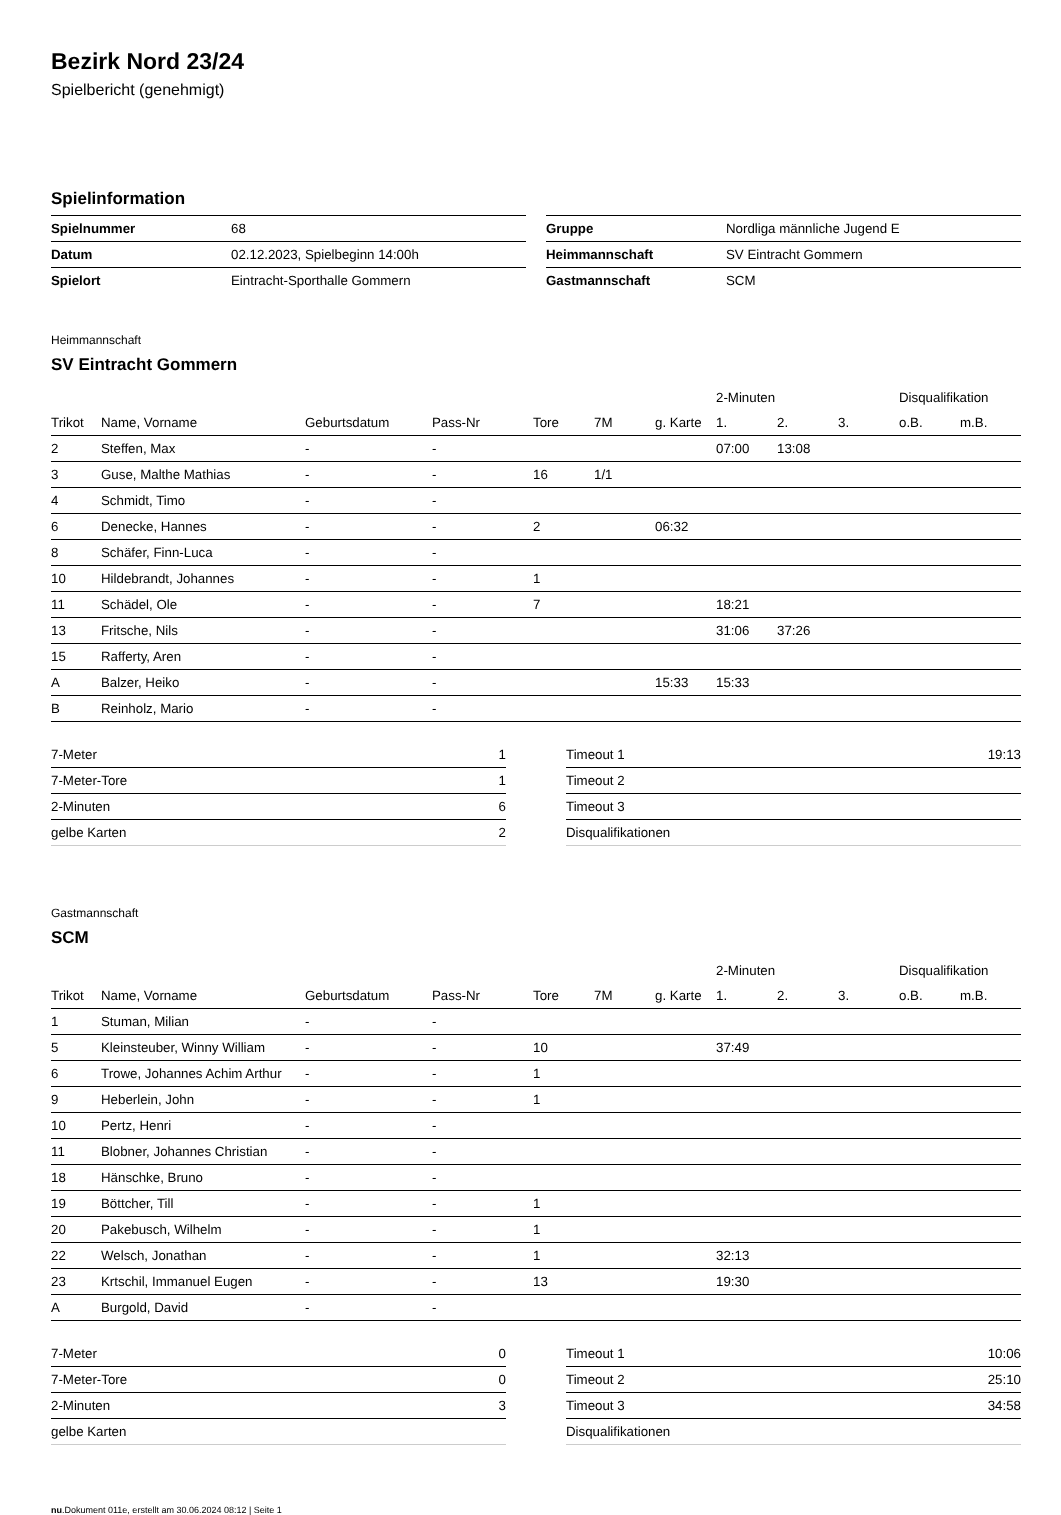Bezirk Nord 23/24
Spielbericht (genehmigt)
Spielinformation
| Spielnummer | 68 |
| Datum | 02.12.2023, Spielbeginn 14:00h |
| Spielort | Eintracht-Sporthalle Gommern |
| Gruppe | Nordliga männliche Jugend E |
| Heimmannschaft | SV Eintracht Gommern |
| Gastmannschaft | SCM |
Heimmannschaft
SV Eintracht Gommern
| | | | | | | | 2-Minuten | | | Disqualifikation | |
| --- | --- | --- | --- | --- | --- | --- | --- | --- | --- | --- | --- |
| Trikot | Name, Vorname | Geburtsdatum | Pass-Nr | Tore | 7M | g. Karte | 1. | 2. | 3. | o.B. | m.B. |
| 2 | Steffen, Max | - | - | | | | 07:00 | 13:08 | | | |
| 3 | Guse, Malthe Mathias | - | - | 16 | 1/1 | | | | | | |
| 4 | Schmidt, Timo | - | - | | | | | | | | |
| 6 | Denecke, Hannes | - | - | 2 | | 06:32 | | | | | |
| 8 | Schäfer, Finn-Luca | - | - | | | | | | | | |
| 10 | Hildebrandt, Johannes | - | - | 1 | | | | | | | |
| 11 | Schädel, Ole | - | - | 7 | | | 18:21 | | | | |
| 13 | Fritsche, Nils | - | - | | | | 31:06 | 37:26 | | | |
| 15 | Rafferty, Aren | - | - | | | | | | | | |
| A | Balzer, Heiko | - | - | | | 15:33 | 15:33 | | | | |
| B | Reinholz, Mario | - | - | | | | | | | | |
| 7-Meter | 1 |
| 7-Meter-Tore | 1 |
| 2-Minuten | 6 |
| gelbe Karten | 2 |
| Timeout 1 | 19:13 |
| Timeout 2 | |
| Timeout 3 | |
| Disqualifikationen | |
Gastmannschaft
SCM
| | | | | | | | 2-Minuten | | | Disqualifikation | |
| --- | --- | --- | --- | --- | --- | --- | --- | --- | --- | --- | --- |
| Trikot | Name, Vorname | Geburtsdatum | Pass-Nr | Tore | 7M | g. Karte | 1. | 2. | 3. | o.B. | m.B. |
| 1 | Stuman, Milian | - | - | | | | | | | | |
| 5 | Kleinsteuber, Winny William | - | - | 10 | | | 37:49 | | | | |
| 6 | Trowe, Johannes Achim Arthur | - | - | 1 | | | | | | | |
| 9 | Heberlein, John | - | - | 1 | | | | | | | |
| 10 | Pertz, Henri | - | - | | | | | | | | |
| 11 | Blobner, Johannes Christian | - | - | | | | | | | | |
| 18 | Hänschke, Bruno | - | - | | | | | | | | |
| 19 | Böttcher, Till | - | - | 1 | | | | | | | |
| 20 | Pakebusch, Wilhelm | - | - | 1 | | | | | | | |
| 22 | Welsch, Jonathan | - | - | 1 | | | 32:13 | | | | |
| 23 | Krtschil, Immanuel Eugen | - | - | 13 | | | 19:30 | | | | |
| A | Burgold, David | - | - | | | | | | | | |
| 7-Meter | 0 |
| 7-Meter-Tore | 0 |
| 2-Minuten | 3 |
| gelbe Karten | |
| Timeout 1 | 10:06 |
| Timeout 2 | 25:10 |
| Timeout 3 | 34:58 |
| Disqualifikationen | |
nu.Dokument 011e, erstellt am 30.06.2024 08:12 | Seite 1